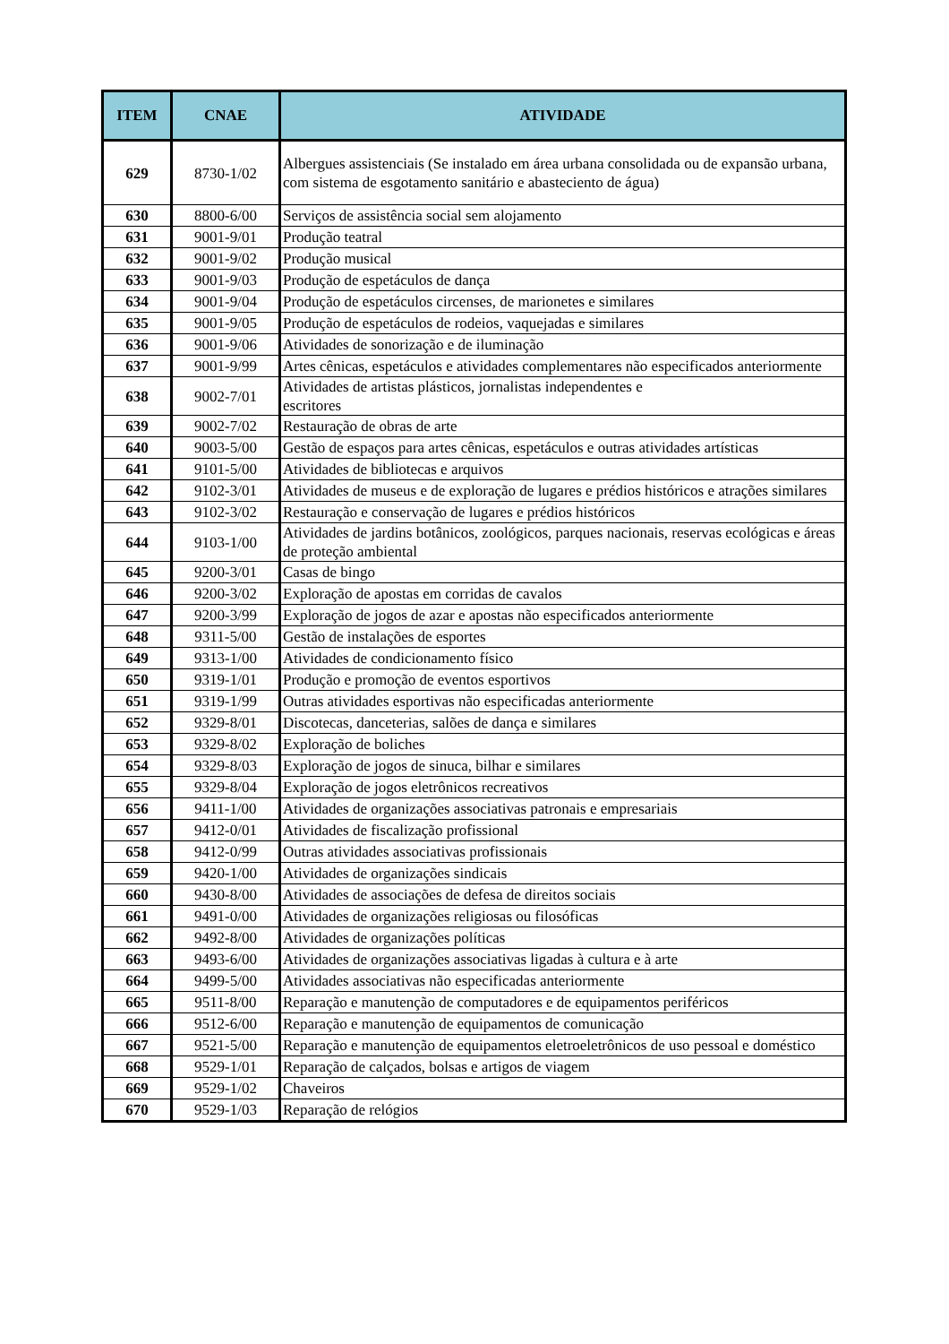| ITEM | CNAE | ATIVIDADE |
| --- | --- | --- |
| 629 | 8730-1/02 | Albergues assistenciais (Se instalado em área urbana consolidada ou de expansão urbana, com sistema de esgotamento sanitário e abasteciento de água) |
| 630 | 8800-6/00 | Serviços de assistência social sem alojamento |
| 631 | 9001-9/01 | Produção teatral |
| 632 | 9001-9/02 | Produção musical |
| 633 | 9001-9/03 | Produção de espetáculos de dança |
| 634 | 9001-9/04 | Produção de espetáculos circenses, de marionetes e similares |
| 635 | 9001-9/05 | Produção de espetáculos de rodeios, vaquejadas e similares |
| 636 | 9001-9/06 | Atividades de sonorização e de iluminação |
| 637 | 9001-9/99 | Artes cênicas, espetáculos e atividades complementares não especificados anteriormente |
| 638 | 9002-7/01 | Atividades de artistas plásticos, jornalistas independentes e escritores |
| 639 | 9002-7/02 | Restauração de obras de arte |
| 640 | 9003-5/00 | Gestão de espaços para artes cênicas, espetáculos e outras atividades artísticas |
| 641 | 9101-5/00 | Atividades de bibliotecas e arquivos |
| 642 | 9102-3/01 | Atividades de museus e de exploração de lugares e prédios históricos e atrações similares |
| 643 | 9102-3/02 | Restauração e conservação de lugares e prédios históricos |
| 644 | 9103-1/00 | Atividades de jardins botânicos, zoológicos, parques nacionais, reservas ecológicas e áreas de proteção ambiental |
| 645 | 9200-3/01 | Casas de bingo |
| 646 | 9200-3/02 | Exploração de apostas em corridas de cavalos |
| 647 | 9200-3/99 | Exploração de jogos de azar e apostas não especificados anteriormente |
| 648 | 9311-5/00 | Gestão de instalações de esportes |
| 649 | 9313-1/00 | Atividades de condicionamento físico |
| 650 | 9319-1/01 | Produção e promoção de eventos esportivos |
| 651 | 9319-1/99 | Outras atividades esportivas não especificadas anteriormente |
| 652 | 9329-8/01 | Discotecas, danceterias, salões de dança e similares |
| 653 | 9329-8/02 | Exploração de boliches |
| 654 | 9329-8/03 | Exploração de jogos de sinuca, bilhar e similares |
| 655 | 9329-8/04 | Exploração de jogos eletrônicos recreativos |
| 656 | 9411-1/00 | Atividades de organizações associativas patronais e empresariais |
| 657 | 9412-0/01 | Atividades de fiscalização profissional |
| 658 | 9412-0/99 | Outras atividades associativas profissionais |
| 659 | 9420-1/00 | Atividades de organizações sindicais |
| 660 | 9430-8/00 | Atividades de associações de defesa de direitos sociais |
| 661 | 9491-0/00 | Atividades de organizações religiosas ou filosóficas |
| 662 | 9492-8/00 | Atividades de organizações políticas |
| 663 | 9493-6/00 | Atividades de organizações associativas ligadas à cultura e à arte |
| 664 | 9499-5/00 | Atividades associativas não especificadas anteriormente |
| 665 | 9511-8/00 | Reparação e manutenção de computadores e de equipamentos periféricos |
| 666 | 9512-6/00 | Reparação e manutenção de equipamentos de comunicação |
| 667 | 9521-5/00 | Reparação e manutenção de equipamentos eletroeletrônicos de uso pessoal e doméstico |
| 668 | 9529-1/01 | Reparação de calçados, bolsas e artigos de viagem |
| 669 | 9529-1/02 | Chaveiros |
| 670 | 9529-1/03 | Reparação de relógios |